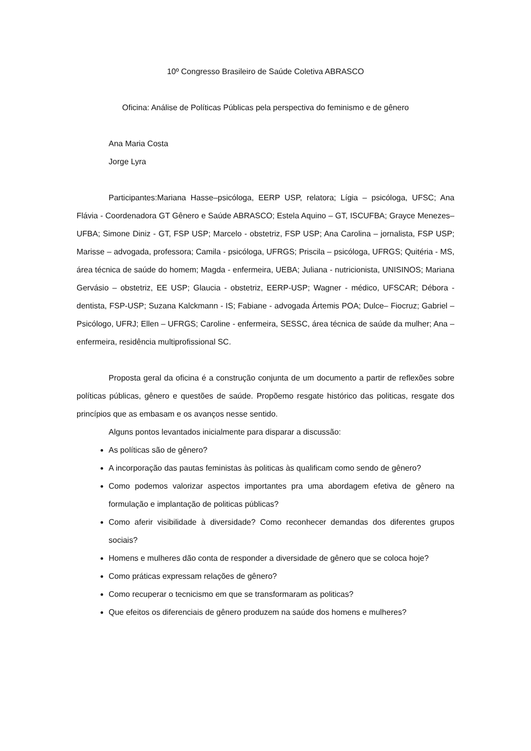10º Congresso Brasileiro de Saúde Coletiva ABRASCO
Oficina: Análise de Políticas Públicas pela perspectiva do feminismo e de gênero
Ana Maria Costa
Jorge Lyra
Participantes:Mariana Hasse–psicóloga, EERP USP, relatora; Lígia – psicóloga, UFSC; Ana Flávia - Coordenadora GT Gênero e Saúde ABRASCO; Estela Aquino – GT, ISCUFBA; Grayce Menezes– UFBA; Simone Diniz - GT, FSP USP; Marcelo - obstetriz, FSP USP; Ana Carolina – jornalista, FSP USP; Marisse – advogada, professora; Camila - psicóloga, UFRGS; Priscila – psicóloga, UFRGS; Quitéria - MS, área técnica de saúde do homem; Magda - enfermeira, UEBA; Juliana - nutricionista, UNISINOS; Mariana Gervásio – obstetriz, EE USP; Glaucia - obstetriz, EERP-USP; Wagner - médico, UFSCAR; Débora - dentista, FSP-USP; Suzana Kalckmann - IS; Fabiane - advogada Ártemis POA; Dulce– Fiocruz; Gabriel – Psicólogo, UFRJ; Ellen – UFRGS; Caroline - enfermeira, SESSC, área técnica de saúde da mulher; Ana – enfermeira, residência multiprofissional SC.
Proposta geral da oficina é a construção conjunta de um documento a partir de reflexões sobre políticas públicas, gênero e questões de saúde. Propõemo resgate histórico das politicas, resgate dos princípios que as embasam e os avanços nesse sentido.
Alguns pontos levantados inicialmente para disparar a discussão:
As políticas são de gênero?
A incorporação das pautas feministas às politicas às qualificam como sendo de gênero?
Como podemos valorizar aspectos importantes pra uma abordagem efetiva de gênero na formulação e implantação de politicas públicas?
Como aferir visibilidade à diversidade? Como reconhecer demandas dos diferentes grupos sociais?
Homens e mulheres dão conta de responder a diversidade de gênero que se coloca hoje?
Como práticas expressam relações de gênero?
Como recuperar o tecnicismo em que se transformaram as politicas?
Que efeitos os diferenciais de gênero produzem na saúde dos homens e mulheres?